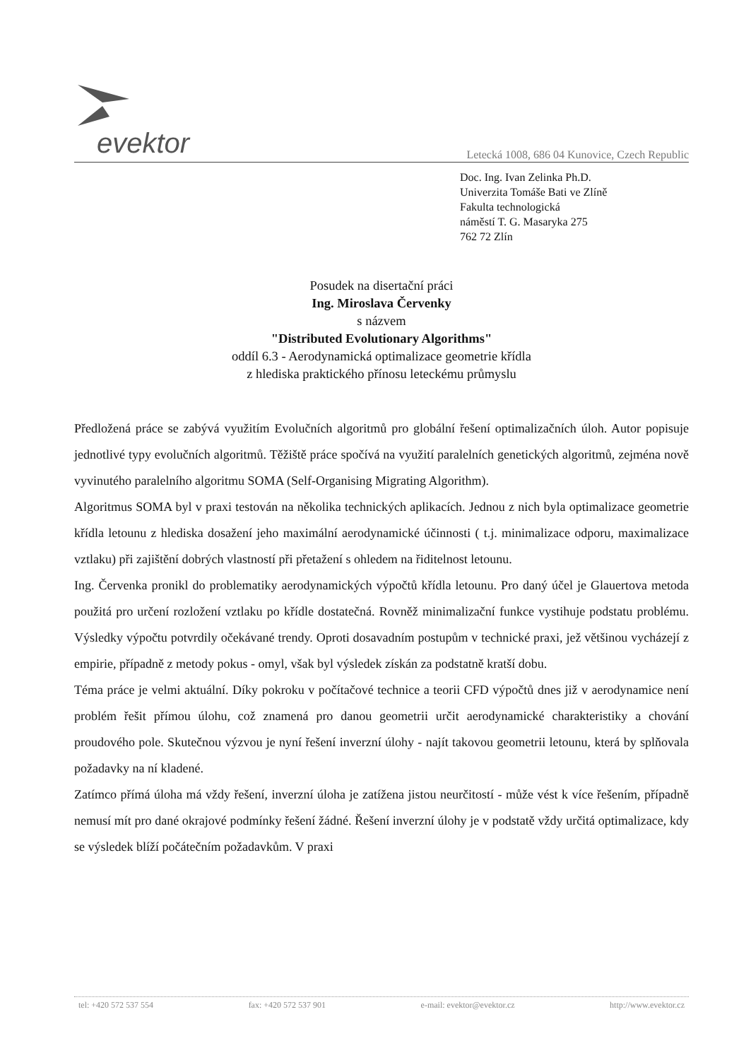evektor Letecká 1008, 686 04 Kunovice, Czech Republic
Doc. Ing. Ivan Zelinka Ph.D.
Univerzita Tomáše Bati ve Zlíně
Fakulta technologická
náměstí T. G. Masaryka 275
762 72 Zlín
Posudek na disertační práci
Ing. Miroslava Červenky
s názvem
"Distributed Evolutionary Algorithms"
oddíl 6.3 - Aerodynamická optimalizace geometrie křídla
z hlediska praktického přínosu leteckému průmyslu
Předložená práce se zabývá využitím Evolučních algoritmů pro globální řešení optimalizačních úloh. Autor popisuje jednotlivé typy evolučních algoritmů. Těžiště práce spočívá na využití paralelních genetických algoritmů, zejména nově vyvinutého paralelního algoritmu SOMA (Self-Organising Migrating Algorithm).
Algoritmus SOMA byl v praxi testován na několika technických aplikacích. Jednou z nich byla optimalizace geometrie křídla letounu z hlediska dosažení jeho maximální aerodynamické účinnosti ( t.j. minimalizace odporu, maximalizace vztlaku) při zajištění dobrých vlastností při přetažení s ohledem na řiditelnost letounu.
Ing. Červenka pronikl do problematiky aerodynamických výpočtů křídla letounu. Pro daný účel je Glauertova metoda použitá pro určení rozložení vztlaku po křídle dostatečná. Rovněž minimalizační funkce vystihuje podstatu problému. Výsledky výpočtu potvrdily očekávané trendy. Oproti dosavadním postupům v technické praxi, jež většinou vycházejí z empirie, případně z metody pokus - omyl, však byl výsledek získán za podstatně kratší dobu.
Téma práce je velmi aktuální. Díky pokroku v počítačové technice a teorii CFD výpočtů dnes již v aerodynamice není problém řešit přímou úlohu, což znamená pro danou geometrii určit aerodynamické charakteristiky a chování proudového pole. Skutečnou výzvou je nyní řešení inverzní úlohy - najít takovou geometrii letounu, která by splňovala požadavky na ní kladené.
Zatímco přímá úloha má vždy řešení, inverzní úloha je zatížena jistou neurčitostí - může vést k více řešením, případně nemusí mít pro dané okrajové podmínky řešení žádné. Řešení inverzní úlohy je v podstatě vždy určitá optimalizace, kdy se výsledek blíží počátečním požadavkům. V praxi
tel: +420 572 537 554 fax: +420 572 537 901 e-mail: evektor@evektor.cz http://www.evektor.cz